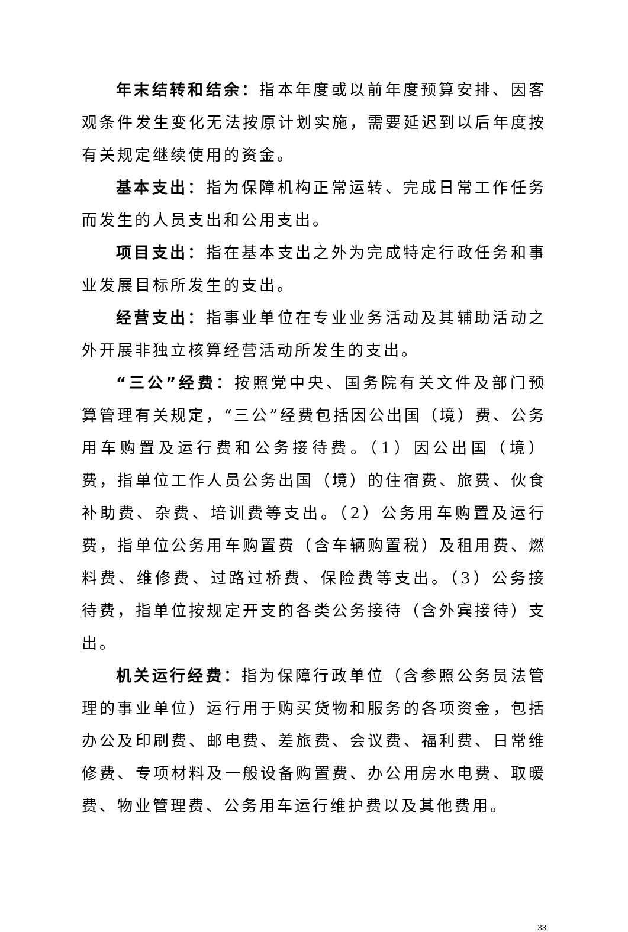年末结转和结余：指本年度或以前年度预算安排、因客观条件发生变化无法按原计划实施，需要延迟到以后年度按有关规定继续使用的资金。
基本支出：指为保障机构正常运转、完成日常工作任务而发生的人员支出和公用支出。
项目支出：指在基本支出之外为完成特定行政任务和事业发展目标所发生的支出。
经营支出：指事业单位在专业业务活动及其辅助活动之外开展非独立核算经营活动所发生的支出。
“三公”经费：按照党中央、国务院有关文件及部门预算管理有关规定，“三公”经费包括因公出国（境）费、公务用车购置及运行费和公务接待费。（1）因公出国（境）费，指单位工作人员公务出国（境）的住宿费、旅费、伙食补助费、杂费、培训费等支出。（2）公务用车购置及运行费，指单位公务用车购置费（含车辆购置税）及租用费、燃料费、维修费、过路过桥费、保险费等支出。（3）公务接待费，指单位按规定开支的各类公务接待（含外宾接待）支出。
机关运行经费：指为保障行政单位（含参照公务员法管理的事业单位）运行用于购买货物和服务的各项资金，包括办公及印刷费、邮电费、差旅费、会议费、福利费、日常维修费、专项材料及一般设备购置费、办公用房水电费、取暖费、物业管理费、公务用车运行维护费以及其他费用。
33